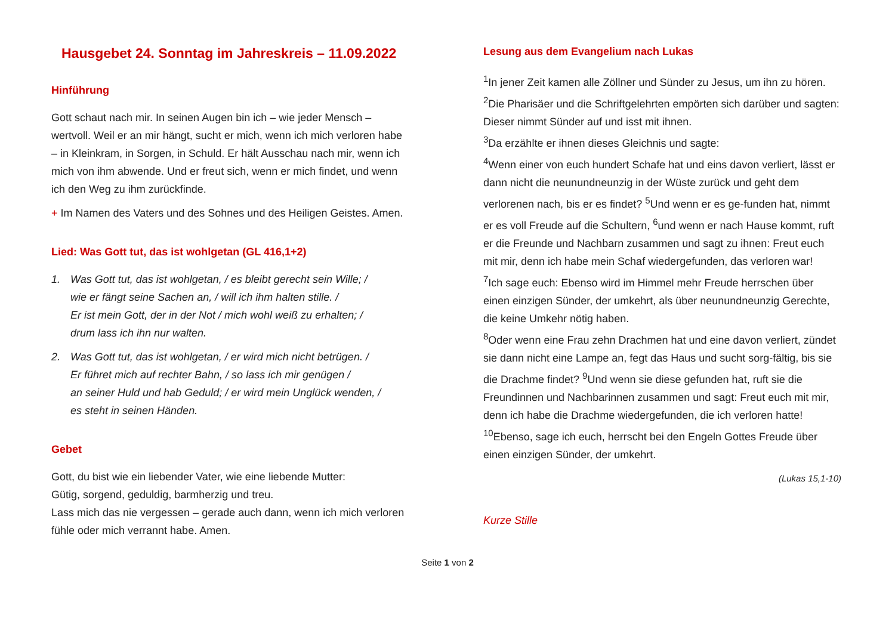Hausgebet 24. Sonntag im Jahreskreis – 11.09.2022
Hinführung
Gott schaut nach mir. In seinen Augen bin ich – wie jeder Mensch – wertvoll. Weil er an mir hängt, sucht er mich, wenn ich mich verloren habe – in Kleinkram, in Sorgen, in Schuld. Er hält Ausschau nach mir, wenn ich mich von ihm abwende. Und er freut sich, wenn er mich findet, und wenn ich den Weg zu ihm zurückfinde.
+ Im Namen des Vaters und des Sohnes und des Heiligen Geistes. Amen.
Lied: Was Gott tut, das ist wohlgetan (GL 416,1+2)
1. Was Gott tut, das ist wohlgetan, / es bleibt gerecht sein Wille; /
wie er fängt seine Sachen an, / will ich ihm halten stille. /
Er ist mein Gott, der in der Not / mich wohl weiß zu erhalten; /
drum lass ich ihn nur walten.
2. Was Gott tut, das ist wohlgetan, / er wird mich nicht betrügen. /
Er führet mich auf rechter Bahn, / so lass ich mir genügen /
an seiner Huld und hab Geduld; / er wird mein Unglück wenden, /
es steht in seinen Händen.
Gebet
Gott, du bist wie ein liebender Vater, wie eine liebende Mutter:
Gütig, sorgend, geduldig, barmherzig und treu.
Lass mich das nie vergessen – gerade auch dann, wenn ich mich verloren fühle oder mich verrannt habe. Amen.
Lesung aus dem Evangelium nach Lukas
<sup>1</sup> In jener Zeit kamen alle Zöllner und Sünder zu Jesus, um ihn zu hören. <sup>2</sup>Die Pharisäer und die Schriftgelehrten empörten sich darüber und sagten: Dieser nimmt Sünder auf und isst mit ihnen.
<sup>3</sup> Da erzählte er ihnen dieses Gleichnis und sagte:
<sup>4</sup> Wenn einer von euch hundert Schafe hat und eins davon verliert, lässt er dann nicht die neunundneunzig in der Wüste zurück und geht dem verlorenen nach, bis er es findet? <sup>5</sup>Und wenn er es ge-funden hat, nimmt er es voll Freude auf die Schultern, <sup>6</sup>und wenn er nach Hause kommt, ruft er die Freunde und Nachbarn zusammen und sagt zu ihnen: Freut euch mit mir, denn ich habe mein Schaf wiedergefunden, das verloren war!
<sup>7</sup> Ich sage euch: Ebenso wird im Himmel mehr Freude herrschen über einen einzigen Sünder, der umkehrt, als über neunundneunzig Gerechte, die keine Umkehr nötig haben.
<sup>8</sup> Oder wenn eine Frau zehn Drachmen hat und eine davon verliert, zündet sie dann nicht eine Lampe an, fegt das Haus und sucht sorg-fältig, bis sie die Drachme findet? <sup>9</sup>Und wenn sie diese gefunden hat, ruft sie die Freundinnen und Nachbarinnen zusammen und sagt: Freut euch mit mir, denn ich habe die Drachme wiedergefunden, die ich verloren hatte!
<sup>10</sup> Ebenso, sage ich euch, herrscht bei den Engeln Gottes Freude über einen einzigen Sünder, der umkehrt.
(Lukas 15,1-10)
Kurze Stille
Seite 1 von 2